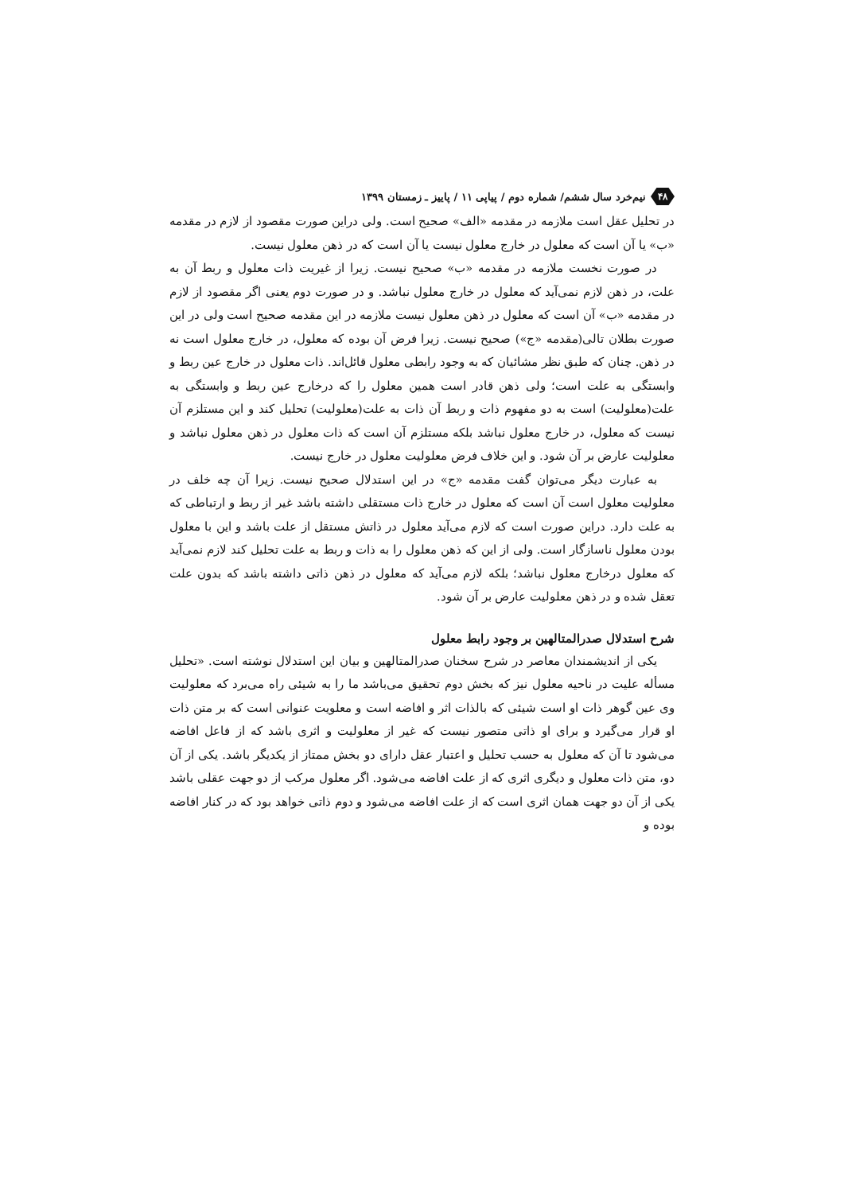۴۸ نیم‌خرد سال ششم/ شماره دوم / پیاپی ۱۱ / پاییز ـ زمستان ۱۳۹۹
در تحلیل عقل است ملازمه در مقدمه «الف» صحیح است. ولی دراین صورت مقصود از لازم در مقدمه «ب» یا آن است که معلول در خارج معلول نیست یا آن است که در ذهن معلول نیست.
در صورت نخست ملازمه در مقدمه «ب» صحیح نیست. زیرا از غیریت ذات معلول و ربط آن به علت، در ذهن لازم نمی‌آید که معلول در خارج معلول نباشد. و در صورت دوم یعنی اگر مقصود از لازم در مقدمه «ب» آن است که معلول در ذهن معلول نیست ملازمه در این مقدمه صحیح است ولی در این صورت بطلان تالی(مقدمه «ج») صحیح نیست. زیرا فرض آن بوده که معلول، در خارج معلول است نه در ذهن. چنان که طبق نظر مشائیان که به وجود رابطی معلول قائل‌اند. ذات معلول در خارج عین ربط و وابستگی به علت است؛ ولی ذهن قادر است همین معلول را که درخارج عین ربط و وابستگی به علت(معلولیت) است به دو مفهوم ذات و ربط آن ذات به علت(معلولیت) تحلیل کند و این مستلزم آن نیست که معلول، در خارج معلول نباشد بلکه مستلزم آن است که ذات معلول در ذهن معلول نباشد و معلولیت عارض بر آن شود. و این خلاف فرض معلولیت معلول در خارج نیست.
به عبارت دیگر می‌توان گفت مقدمه «ج» در این استدلال صحیح نیست. زیرا آن چه خلف در معلولیت معلول است آن است که معلول در خارج ذات مستقلی داشته باشد غیر از ربط و ارتباطی که به علت دارد. دراین صورت است که لازم می‌آید معلول در ذاتش مستقل از علت باشد و این با معلول بودن معلول ناسازگار است. ولی از این که ذهن معلول را به ذات و ربط به علت تحلیل کند لازم نمی‌آید که معلول درخارج معلول نباشد؛ بلکه لازم می‌آید که معلول در ذهن ذاتی داشته باشد که بدون علت تعقل شده و در ذهن معلولیت عارض بر آن شود.
شرح استدلال صدرالمتالهین بر وجود رابط معلول
یکی از اندیشمندان معاصر در شرح سخنان صدرالمتالهین و بیان این استدلال نوشته است. «تحلیل مسأله علیت در ناحیه معلول نیز که بخش دوم تحقیق می‌باشد ما را به شیئی راه می‌برد که معلولیت وی عین گوهر ذات او است شیئی که بالذات اثر و افاضه است و معلویت عنوانی است که بر متن ذات او قرار می‌گیرد و برای او ذاتی متصور نیست که غیر از معلولیت و اثری باشد که از فاعل افاضه می‌شود تا آن که معلول به حسب تحلیل و اعتبار عقل دارای دو بخش ممتاز از یکدیگر باشد. یکی از آن دو، متن ذات معلول و دیگری اثری که از علت افاضه می‌شود. اگر معلول مرکب از دو جهت عقلی باشد یکی از آن دو جهت همان اثری است که از علت افاضه می‌شود و دوم ذاتی خواهد بود که در کنار افاضه بوده و